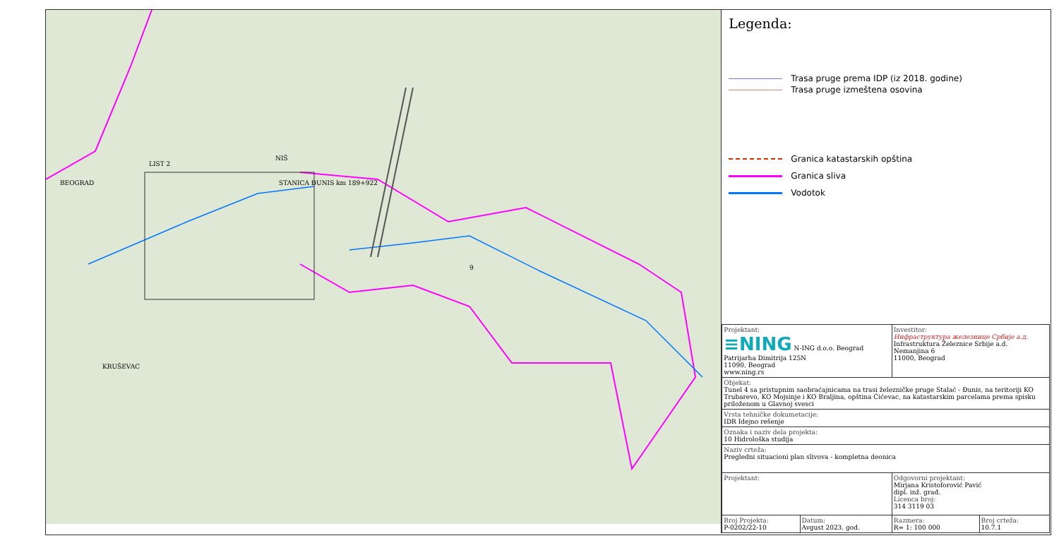LIST 2
BEOGRAD
NIŠ
KRUŠEVAC
STANICA ĐUNIS km 189+922
9
Legenda:
Trasa pruge prema IDP (iz 2018. godine)
Trasa pruge izmeštena osovina
Granica katastarskih opština
Granica sliva
Vodotok
| Projektant: ≡NING N-ING d.o.o. Beograd Patrijarha Dimitrija 125N 11090, Beograd www.ning.rs | | Investitor: Инфраструктура железнице Србије а.д. Infrastruktura Železnice Srbije a.d. Nemanjina 6 11000, Beograd | |
| Objekat: Tunel 4 sa pristupnim saobraćajnicama na trasi železničke pruge Stalać - Đunis, na teritoriji KO Trubarevo, KO Mojsinje i KO Braljina, opština Ćićevac, na katastarskim parcelama prema spisku priloženom u Glavnoj svesci | | | |
| Vrsta tehničke dokumetacije: IDR Idejno rešenje | | | |
| Oznaka i naziv dela projekta: 10 Hidrološka studija | | | |
| Naziv crteža: Pregledni situacioni plan slivova - kompletna deonica | | | |
| Projektant: | | Odgovorni projektant: Mirjana Kristoforović Pavić dipl. inž. građ. Licenca broj: 314 3119 03 | |
| Broj Projekta: P-0202/22-10 | Datum: Avgust 2023. god. | Razmera: R= 1: 100 000 | Broj crteža: 10.7.1 |